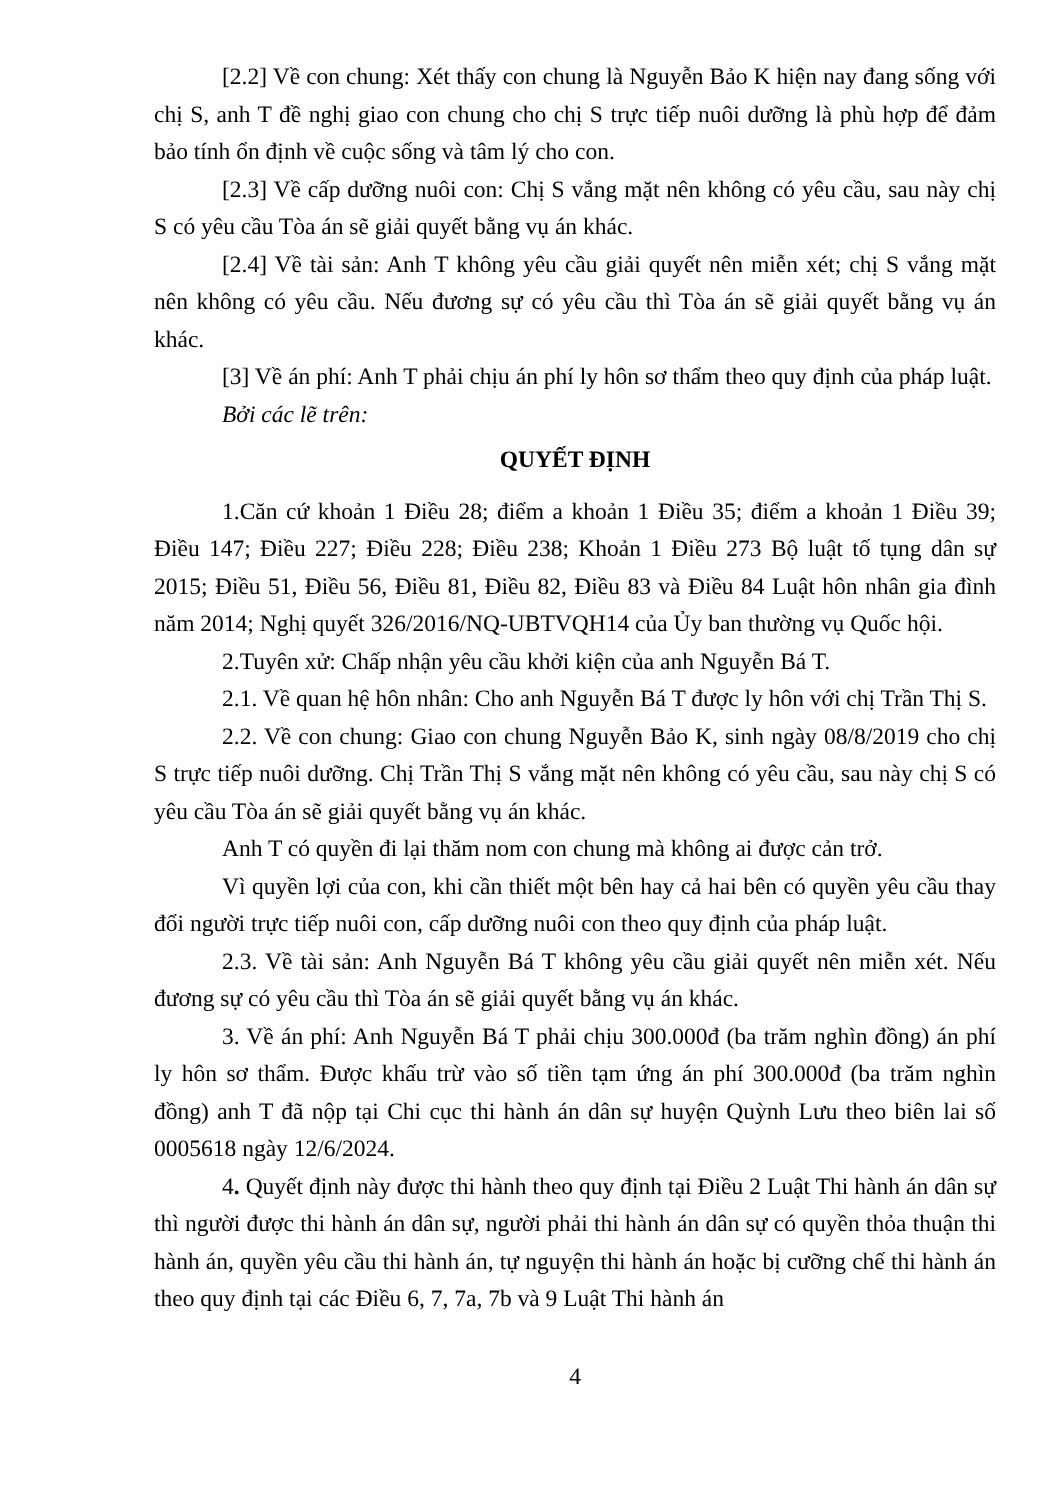[2.2] Về con chung: Xét thấy con chung là Nguyễn Bảo K hiện nay đang sống với chị S, anh T đề nghị giao con chung cho chị S trực tiếp nuôi dưỡng là phù hợp để đảm bảo tính ổn định về cuộc sống và tâm lý cho con.
[2.3] Về cấp dưỡng nuôi con: Chị S vắng mặt nên không có yêu cầu, sau này chị S có yêu cầu Tòa án sẽ giải quyết bằng vụ án khác.
[2.4] Về tài sản: Anh T không yêu cầu giải quyết nên miễn xét; chị S vắng mặt nên không có yêu cầu. Nếu đương sự có yêu cầu thì Tòa án sẽ giải quyết bằng vụ án khác.
[3] Về án phí: Anh T phải chịu án phí ly hôn sơ thẩm theo quy định của pháp luật.
Bởi các lẽ trên:
QUYẾT ĐỊNH
1.Căn cứ khoản 1 Điều 28; điểm a khoản 1 Điều 35; điểm a khoản 1 Điều 39; Điều 147; Điều 227; Điều 228; Điều 238; Khoản 1 Điều 273 Bộ luật tố tụng dân sự 2015; Điều 51, Điều 56, Điều 81, Điều 82, Điều 83 và Điều 84 Luật hôn nhân gia đình năm 2014; Nghị quyết 326/2016/NQ-UBTVQH14 của Ủy ban thường vụ Quốc hội.
2.Tuyên xử: Chấp nhận yêu cầu khởi kiện của anh Nguyễn Bá T.
2.1. Về quan hệ hôn nhân: Cho anh Nguyễn Bá T được ly hôn với chị Trần Thị S.
2.2. Về con chung: Giao con chung Nguyễn Bảo K, sinh ngày 08/8/2019 cho chị S trực tiếp nuôi dưỡng. Chị Trần Thị S vắng mặt nên không có yêu cầu, sau này chị S có yêu cầu Tòa án sẽ giải quyết bằng vụ án khác.
Anh T có quyền đi lại thăm nom con chung mà không ai được cản trở.
Vì quyền lợi của con, khi cần thiết một bên hay cả hai bên có quyền yêu cầu thay đổi người trực tiếp nuôi con, cấp dưỡng nuôi con theo quy định của pháp luật.
2.3. Về tài sản: Anh Nguyễn Bá T không yêu cầu giải quyết nên miễn xét. Nếu đương sự có yêu cầu thì Tòa án sẽ giải quyết bằng vụ án khác.
3. Về án phí: Anh Nguyễn Bá T phải chịu 300.000đ (ba trăm nghìn đồng) án phí ly hôn sơ thẩm. Được khấu trừ vào số tiền tạm ứng án phí 300.000đ (ba trăm nghìn đồng) anh T đã nộp tại Chi cục thi hành án dân sự huyện Quỳnh Lưu theo biên lai số 0005618 ngày 12/6/2024.
4. Quyết định này được thi hành theo quy định tại Điều 2 Luật Thi hành án dân sự thì người được thi hành án dân sự, người phải thi hành án dân sự có quyền thỏa thuận thi hành án, quyền yêu cầu thi hành án, tự nguyện thi hành án hoặc bị cưỡng chế thi hành án theo quy định tại các Điều 6, 7, 7a, 7b và 9 Luật Thi hành án
4